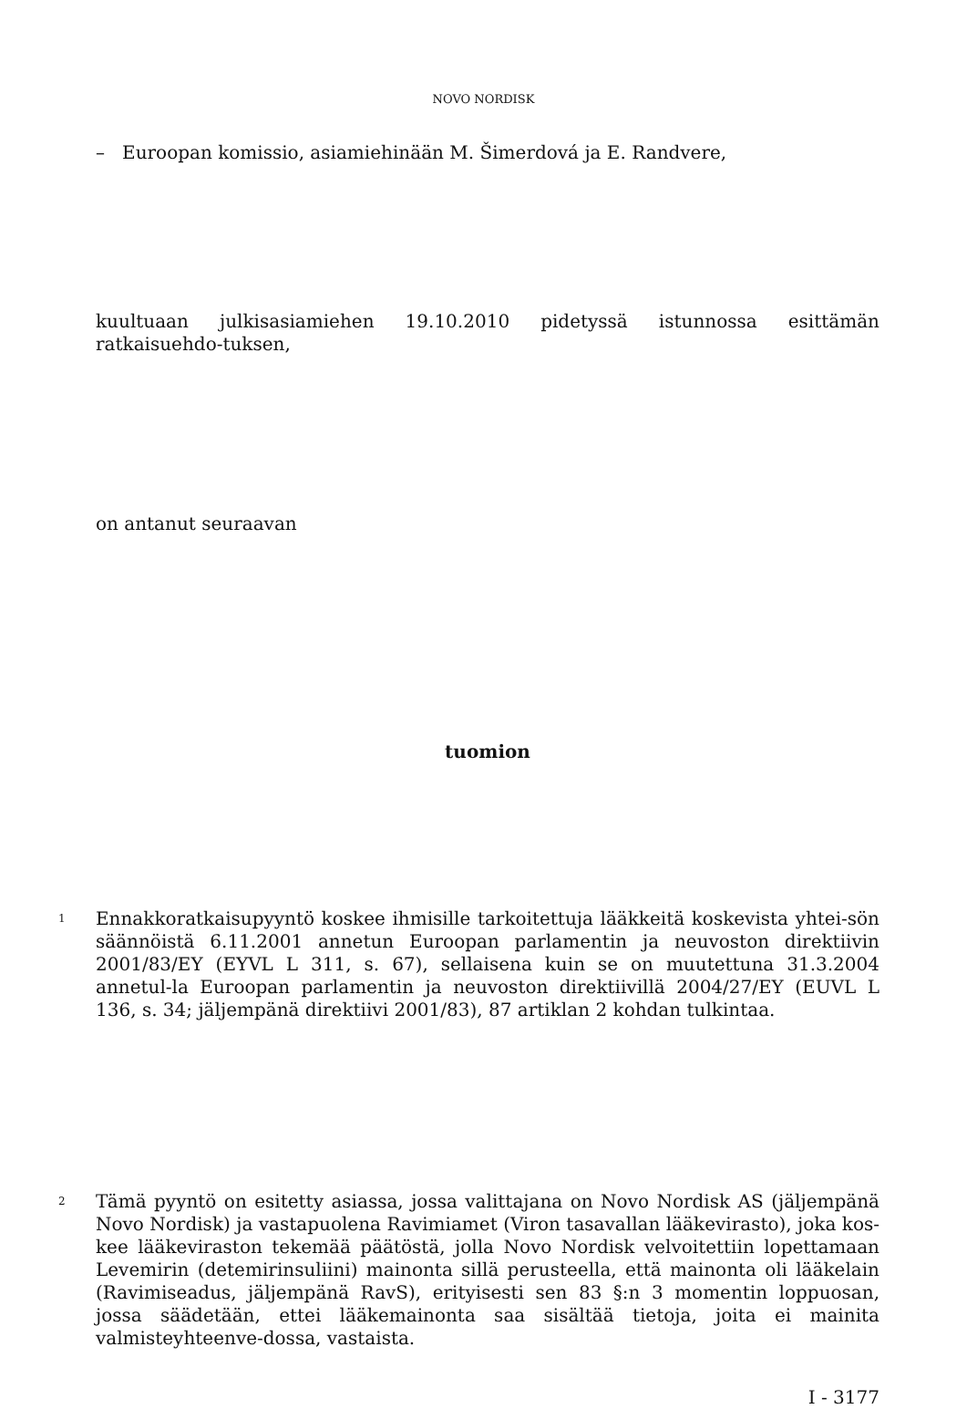NOVO NORDISK
– Euroopan komissio, asiamiehinään M. Šimerdová ja E. Randvere,
kuultuaan julkisasiamiehen 19.10.2010 pidetyssä istunnossa esittämän ratkaisuehdo-tuksen,
on antanut seuraavan
tuomion
1
Ennakkoratkaisupyyntö koskee ihmisille tarkoitettuja lääkkeitä koskevista yhtei-sön säännöistä 6.11.2001 annetun Euroopan parlamentin ja neuvoston direktiivin 2001/83/EY (EYVL L 311, s. 67), sellaisena kuin se on muutettuna 31.3.2004 annetul-la Euroopan parlamentin ja neuvoston direktiivillä 2004/27/EY (EUVL L 136, s. 34; jäljempänä direktiivi 2001/83), 87 artiklan 2 kohdan tulkintaa.
2
Tämä pyyntö on esitetty asiassa, jossa valittajana on Novo Nordisk AS (jäljempänä Novo Nordisk) ja vastapuolena Ravimiamet (Viron tasavallan lääkevirasto), joka kos-kee lääkeviraston tekemää päätöstä, jolla Novo Nordisk velvoitettiin lopettamaan Levemirin (detemirinsuliini) mainonta sillä perusteella, että mainonta oli lääkelain (Ravimiseadus, jäljempänä RavS), erityisesti sen 83 §:n 3 momentin loppuosan, jossa säädetään, ettei lääkemainonta saa sisältää tietoja, joita ei mainita valmisteyhteenve-dossa, vastaista.
I - 3177